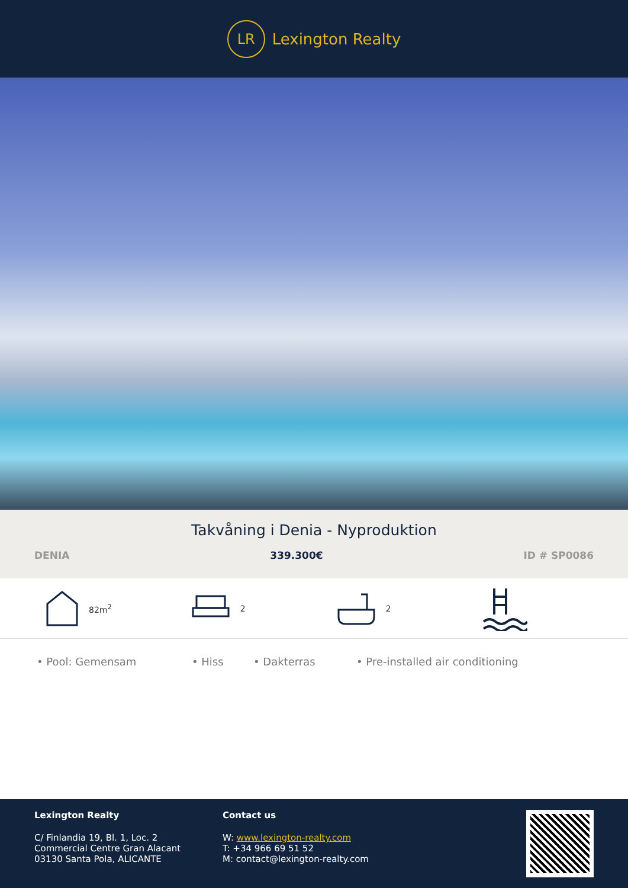LR
Lexington Realty
Takvåning i Denia - Nyproduktion
DENIA 339.300€ ID # SP0086
82m<sup>2</sup> 2 2
• Pool: Gemensam • Hiss • Dakterras • Pre-installed air conditioning
Lexington Realty
C/ Finlandia 19, Bl. 1, Loc. 2
Commercial Centre Gran Alacant
03130 Santa Pola, ALICANTE
Contact us
W: www.lexington-realty.com
T: +34 966 69 51 52
M: contact@lexington-realty.com